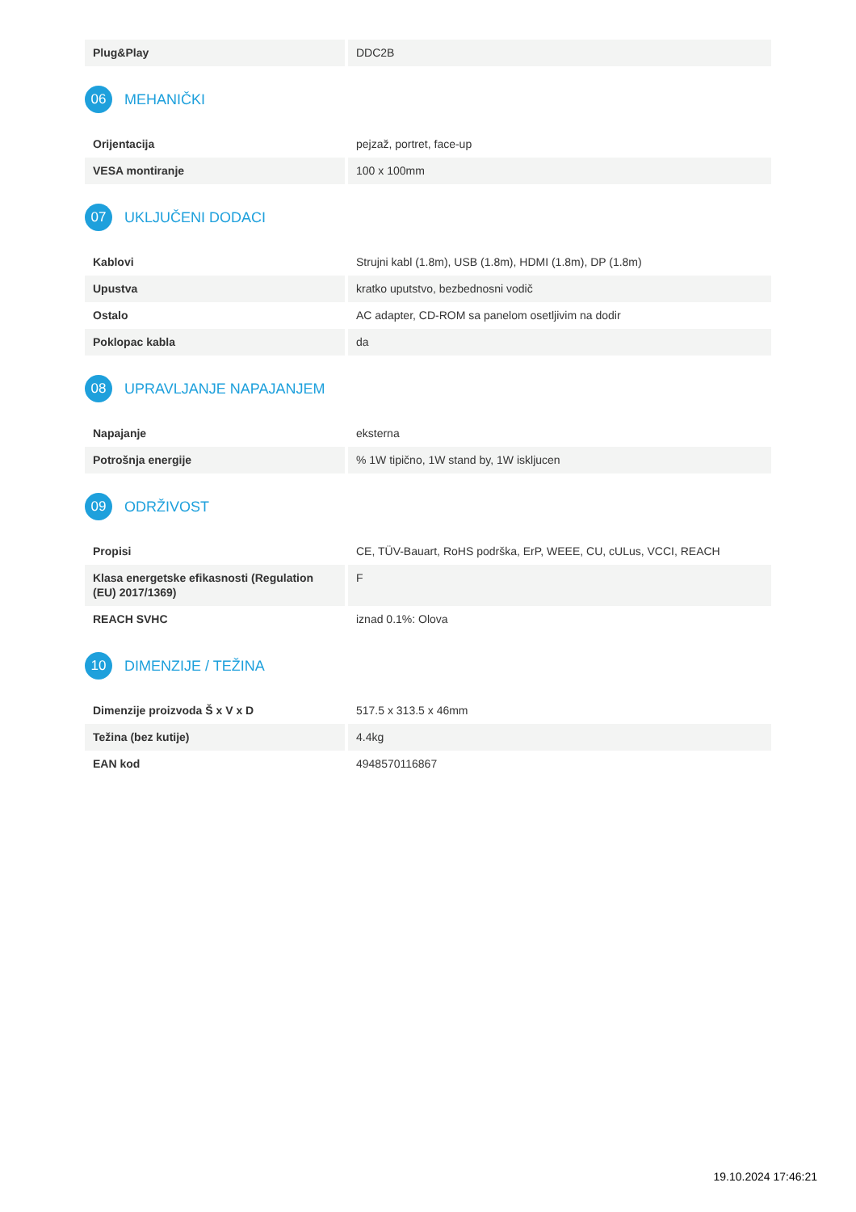| Plug&Play | DDC2B |
06 MEHANIČKI
| Orijentacija | pejzaž, portret, face-up |
| VESA montiranje | 100 x 100mm |
07 UKLJUČENI DODACI
| Kablovi | Strujni kabl (1.8m), USB (1.8m), HDMI (1.8m), DP (1.8m) |
| Upustva | kratko uputstvo, bezbednosni vodič |
| Ostalo | AC adapter, CD-ROM sa panelom osetljivim na dodir |
| Poklopac kabla | da |
08 UPRAVLJANJE NAPAJANJEM
| Napajanje | eksterna |
| Potrošnja energije | % 1W tipično, 1W stand by, 1W iskljucen |
09 ODRŽIVOST
| Propisi | CE, TÜV-Bauart, RoHS podrška, ErP, WEEE, CU, cULus, VCCI, REACH |
| Klasa energetske efikasnosti (Regulation (EU) 2017/1369) | F |
| REACH SVHC | iznad 0.1%: Olova |
10 DIMENZIJE / TEŽINA
| Dimenzije proizvoda Š x V x D | 517.5 x 313.5 x 46mm |
| Težina (bez kutije) | 4.4kg |
| EAN kod | 4948570116867 |
19.10.2024 17:46:21